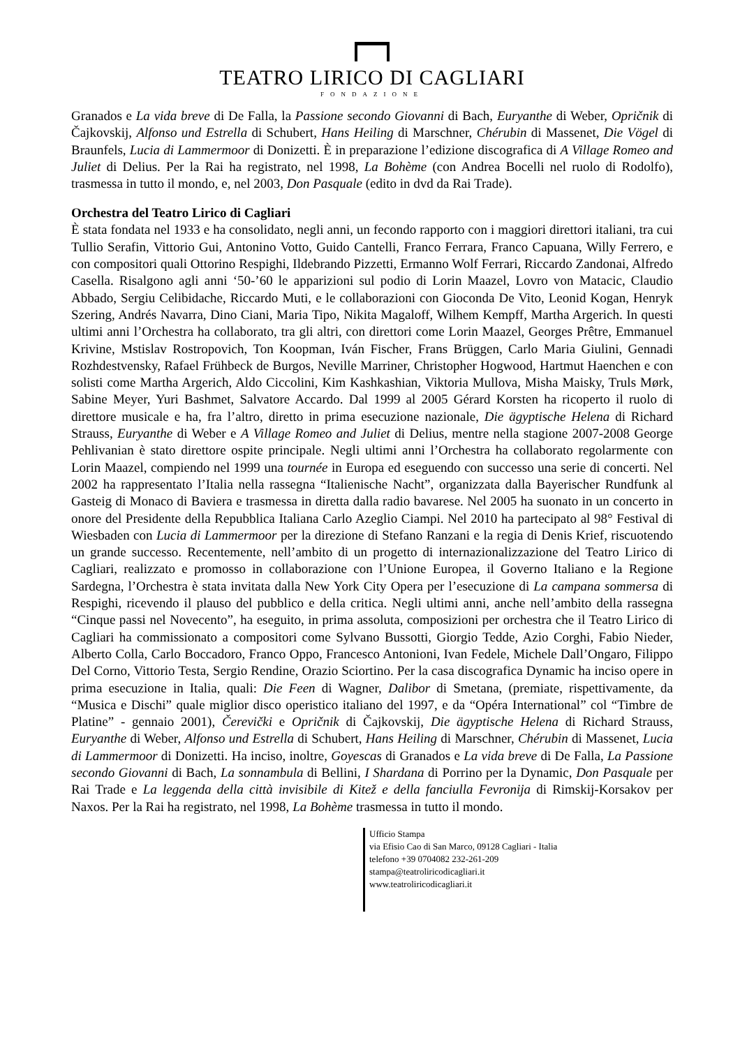TEATRO LIRICO DI CAGLIARI
FONDAZIONE
Granados e La vida breve di De Falla, la Passione secondo Giovanni di Bach, Euryanthe di Weber, Opričnik di Čajkovskij, Alfonso und Estrella di Schubert, Hans Heiling di Marschner, Chérubin di Massenet, Die Vögel di Braunfels, Lucia di Lammermoor di Donizetti. È in preparazione l’edizione discografica di A Village Romeo and Juliet di Delius. Per la Rai ha registrato, nel 1998, La Bohème (con Andrea Bocelli nel ruolo di Rodolfo), trasmessa in tutto il mondo, e, nel 2003, Don Pasquale (edito in dvd da Rai Trade).
Orchestra del Teatro Lirico di Cagliari
È stata fondata nel 1933 e ha consolidato, negli anni, un fecondo rapporto con i maggiori direttori italiani, tra cui Tullio Serafin, Vittorio Gui, Antonino Votto, Guido Cantelli, Franco Ferrara, Franco Capuana, Willy Ferrero, e con compositori quali Ottorino Respighi, Ildebrando Pizzetti, Ermanno Wolf Ferrari, Riccardo Zandonai, Alfredo Casella. Risalgono agli anni ‘50-’60 le apparizioni sul podio di Lorin Maazel, Lovro von Matacic, Claudio Abbado, Sergiu Celibidache, Riccardo Muti, e le collaborazioni con Gioconda De Vito, Leonid Kogan, Henryk Szering, Andrés Navarra, Dino Ciani, Maria Tipo, Nikita Magaloff, Wilhem Kempff, Martha Argerich. In questi ultimi anni l’Orchestra ha collaborato, tra gli altri, con direttori come Lorin Maazel, Georges Prêtre, Emmanuel Krivine, Mstislav Rostropovich, Ton Koopman, Iván Fischer, Frans Brüggen, Carlo Maria Giulini, Gennadi Rozhdestvensky, Rafael Frühbeck de Burgos, Neville Marriner, Christopher Hogwood, Hartmut Haenchen e con solisti come Martha Argerich, Aldo Ciccolini, Kim Kashkashian, Viktoria Mullova, Misha Maisky, Truls Mørk, Sabine Meyer, Yuri Bashmet, Salvatore Accardo. Dal 1999 al 2005 Gérard Korsten ha ricoperto il ruolo di direttore musicale e ha, fra l’altro, diretto in prima esecuzione nazionale, Die ägyptische Helena di Richard Strauss, Euryanthe di Weber e A Village Romeo and Juliet di Delius, mentre nella stagione 2007-2008 George Pehlivanian è stato direttore ospite principale. Negli ultimi anni l’Orchestra ha collaborato regolarmente con Lorin Maazel, compiendo nel 1999 una tournée in Europa ed eseguendo con successo una serie di concerti. Nel 2002 ha rappresentato l’Italia nella rassegna “Italienische Nacht”, organizzata dalla Bayerischer Rundfunk al Gasteig di Monaco di Baviera e trasmessa in diretta dalla radio bavarese. Nel 2005 ha suonato in un concerto in onore del Presidente della Repubblica Italiana Carlo Azeglio Ciampi. Nel 2010 ha partecipato al 98° Festival di Wiesbaden con Lucia di Lammermoor per la direzione di Stefano Ranzani e la regia di Denis Krief, riscuotendo un grande successo. Recentemente, nell’ambito di un progetto di internazionalizzazione del Teatro Lirico di Cagliari, realizzato e promosso in collaborazione con l’Unione Europea, il Governo Italiano e la Regione Sardegna, l’Orchestra è stata invitata dalla New York City Opera per l’esecuzione di La campana sommersa di Respighi, ricevendo il plauso del pubblico e della critica. Negli ultimi anni, anche nell’ambito della rassegna “Cinque passi nel Novecento”, ha eseguito, in prima assoluta, composizioni per orchestra che il Teatro Lirico di Cagliari ha commissionato a compositori come Sylvano Bussotti, Giorgio Tedde, Azio Corghi, Fabio Nieder, Alberto Colla, Carlo Boccadoro, Franco Oppo, Francesco Antonioni, Ivan Fedele, Michele Dall’Ongaro, Filippo Del Corno, Vittorio Testa, Sergio Rendine, Orazio Sciortino. Per la casa discografica Dynamic ha inciso opere in prima esecuzione in Italia, quali: Die Feen di Wagner, Dalibor di Smetana, (premiate, rispettivamente, da “Musica e Dischi” quale miglior disco operistico italiano del 1997, e da “Opéra International” col “Timbre de Platine” - gennaio 2001), Čerevički e Opričnik di Čajkovskij, Die ägyptische Helena di Richard Strauss, Euryanthe di Weber, Alfonso und Estrella di Schubert, Hans Heiling di Marschner, Chérubin di Massenet, Lucia di Lammermoor di Donizetti. Ha inciso, inoltre, Goyescas di Granados e La vida breve di De Falla, La Passione secondo Giovanni di Bach, La sonnambula di Bellini, I Shardana di Porrino per la Dynamic, Don Pasquale per Rai Trade e La leggenda della città invisibile di Kitež e della fanciulla Fevronija di Rimskij-Korsakov per Naxos. Per la Rai ha registrato, nel 1998, La Bohème trasmessa in tutto il mondo.
Ufficio Stampa
via Efisio Cao di San Marco, 09128 Cagliari - Italia
telefono +39 0704082 232-261-209
stampa@teatroliricodicagliari.it
www.teatroliricodicagliari.it